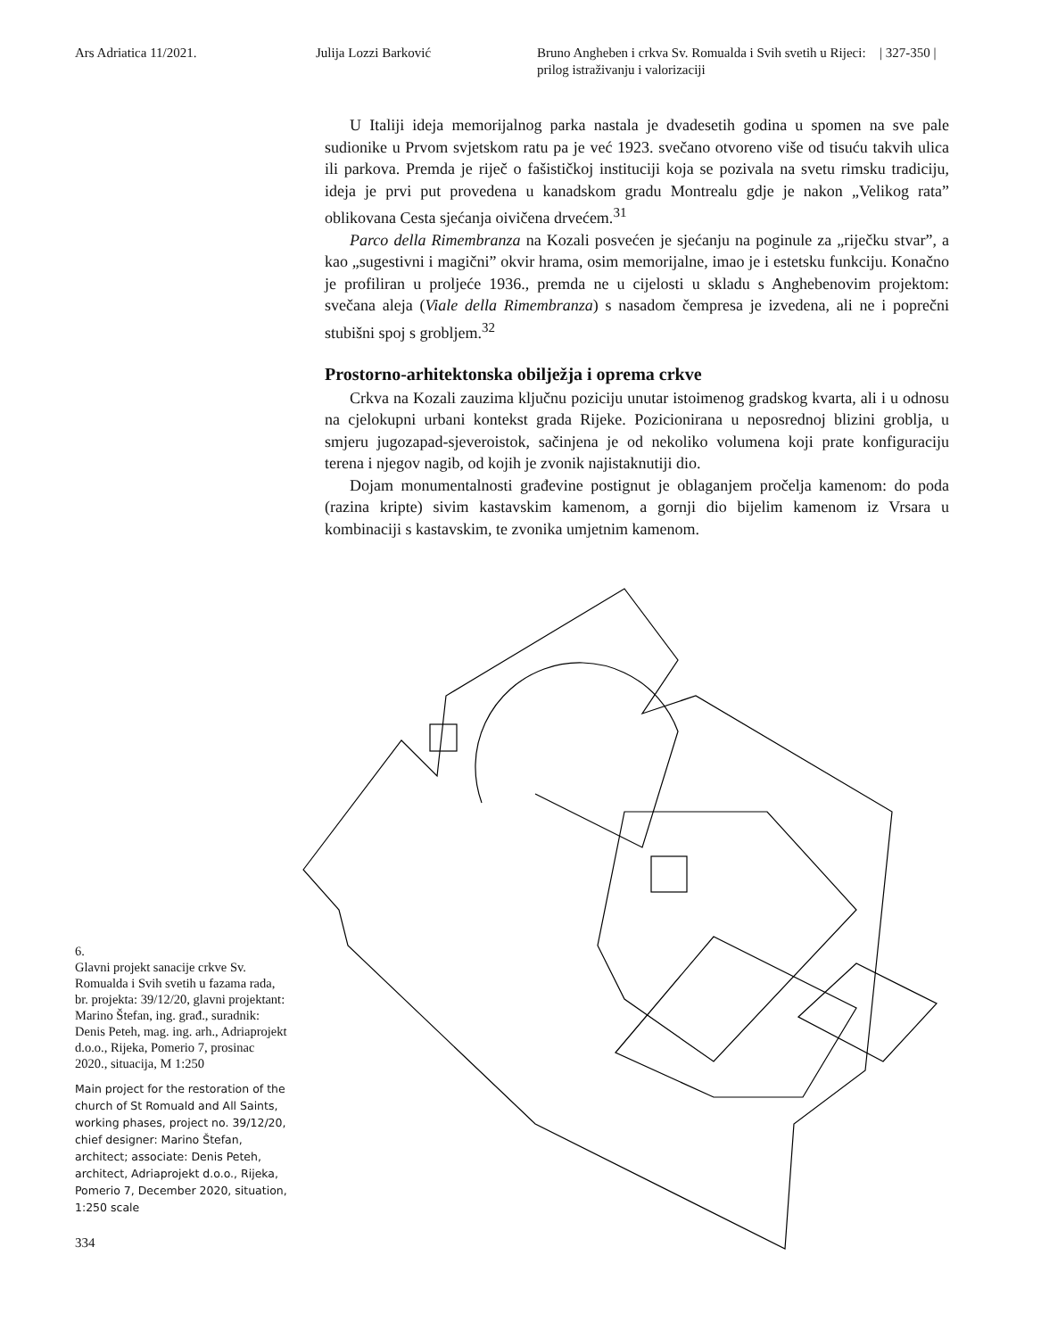Ars Adriatica 11/2021. Julija Lozzi Barković Bruno Angheben i crkva Sv. Romualda i Svih svetih u Rijeci: prilog istraživanju i valorizaciji
| 327-350 |
U Italiji ideja memorijalnog parka nastala je dvadesetih godina u spomen na sve pale sudionike u Prvom svjetskom ratu pa je već 1923. svečano otvoreno više od tisuću takvih ulica ili parkova. Premda je riječ o fašističkoj instituciji koja se pozivala na svetu rimsku tradiciju, ideja je prvi put provedena u kanadskom gradu Montrealu gdje je nakon „Velikog rata” oblikovana Cesta sjećanja oivičena drvećem.<sup>31</sup>
Parco della Rimembranza na Kozali posvećen je sjećanju na poginule za „riječku stvar”, a kao „sugestivni i magični” okvir hrama, osim memorijalne, imao je i estetsku funkciju. Konačno je profiliran u proljeće 1936., premda ne u cijelosti u skladu s Anghebenovim projektom: svečana aleja (Viale della Rimembranza) s nasadom čempresa je izvedena, ali ne i poprečni stubišni spoj s grobljem.<sup>32</sup>
Prostorno-arhitektonska obilježja i oprema crkve
Crkva na Kozali zauzima ključnu poziciju unutar istoimenog gradskog kvarta, ali i u odnosu na cjelokupni urbani kontekst grada Rijeke. Pozicionirana u neposrednoj blizini groblja, u smjeru jugozapad-sjeveroistok, sačinjena je od nekoliko volumena koji prate konfiguraciju terena i njegov nagib, od kojih je zvonik najistaknutiji dio.
Dojam monumentalnosti građevine postignut je oblaganjem pročelja kamenom: do poda (razina kripte) sivim kastavskim kamenom, a gornji dio bijelim kamenom iz Vrsara u kombinaciji s kastavskim, te zvonika umjetnim kamenom.
6.
Glavni projekt sanacije crkve Sv. Romualda i Svih svetih u fazama rada, br. projekta: 39/12/20, glavni projektant: Marino Štefan, ing. građ., suradnik: Denis Peteh, mag. ing. arh., Adriaprojekt d.o.o., Rijeka, Pomerio 7, prosinac 2020., situacija, M 1:250
Main project for the restoration of the church of St Romuald and All Saints, working phases, project no. 39/12/20, chief designer: Marino Štefan, architect; associate: Denis Peteh, architect, Adriaprojekt d.o.o., Rijeka, Pomerio 7, December 2020, situation, 1:250 scale
334